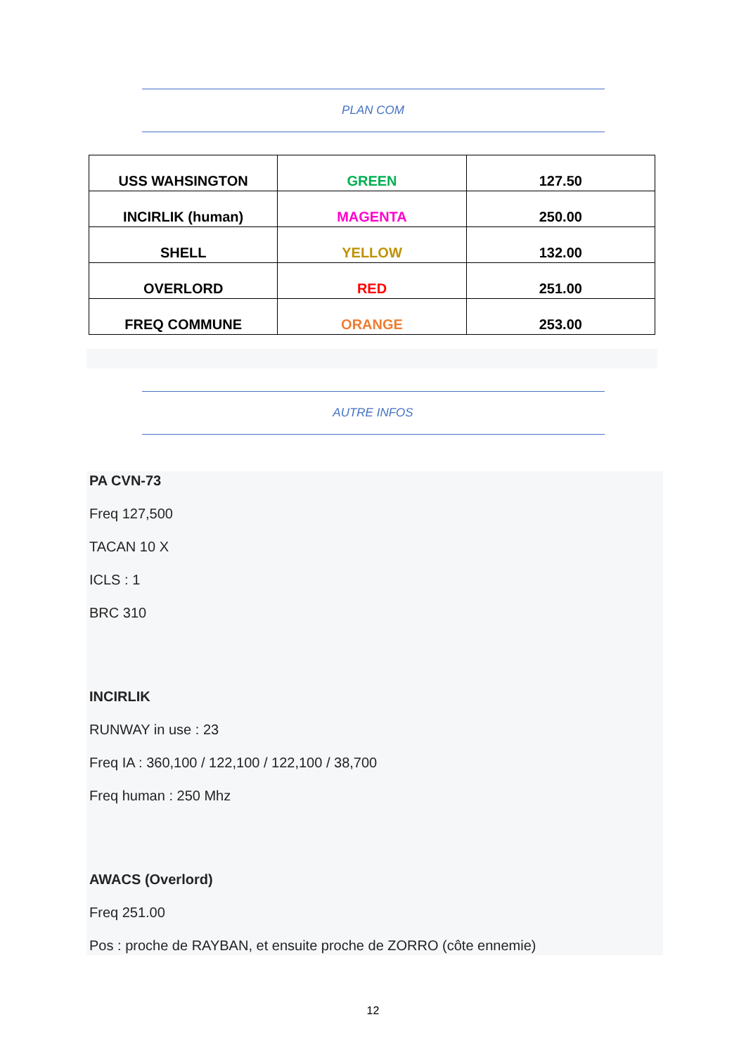PLAN COM
| USS WAHSINGTON | GREEN | 127.50 |
| INCIRLIK (human) | MAGENTA | 250.00 |
| SHELL | YELLOW | 132.00 |
| OVERLORD | RED | 251.00 |
| FREQ COMMUNE | ORANGE | 253.00 |
AUTRE INFOS
PA CVN-73
Freq 127,500
TACAN 10 X
ICLS : 1
BRC 310
INCIRLIK
RUNWAY in use : 23
Freq IA : 360,100 / 122,100 / 122,100 / 38,700
Freq human : 250 Mhz
AWACS (Overlord)
Freq 251.00
Pos : proche de RAYBAN, et ensuite proche de ZORRO (côte ennemie)
12